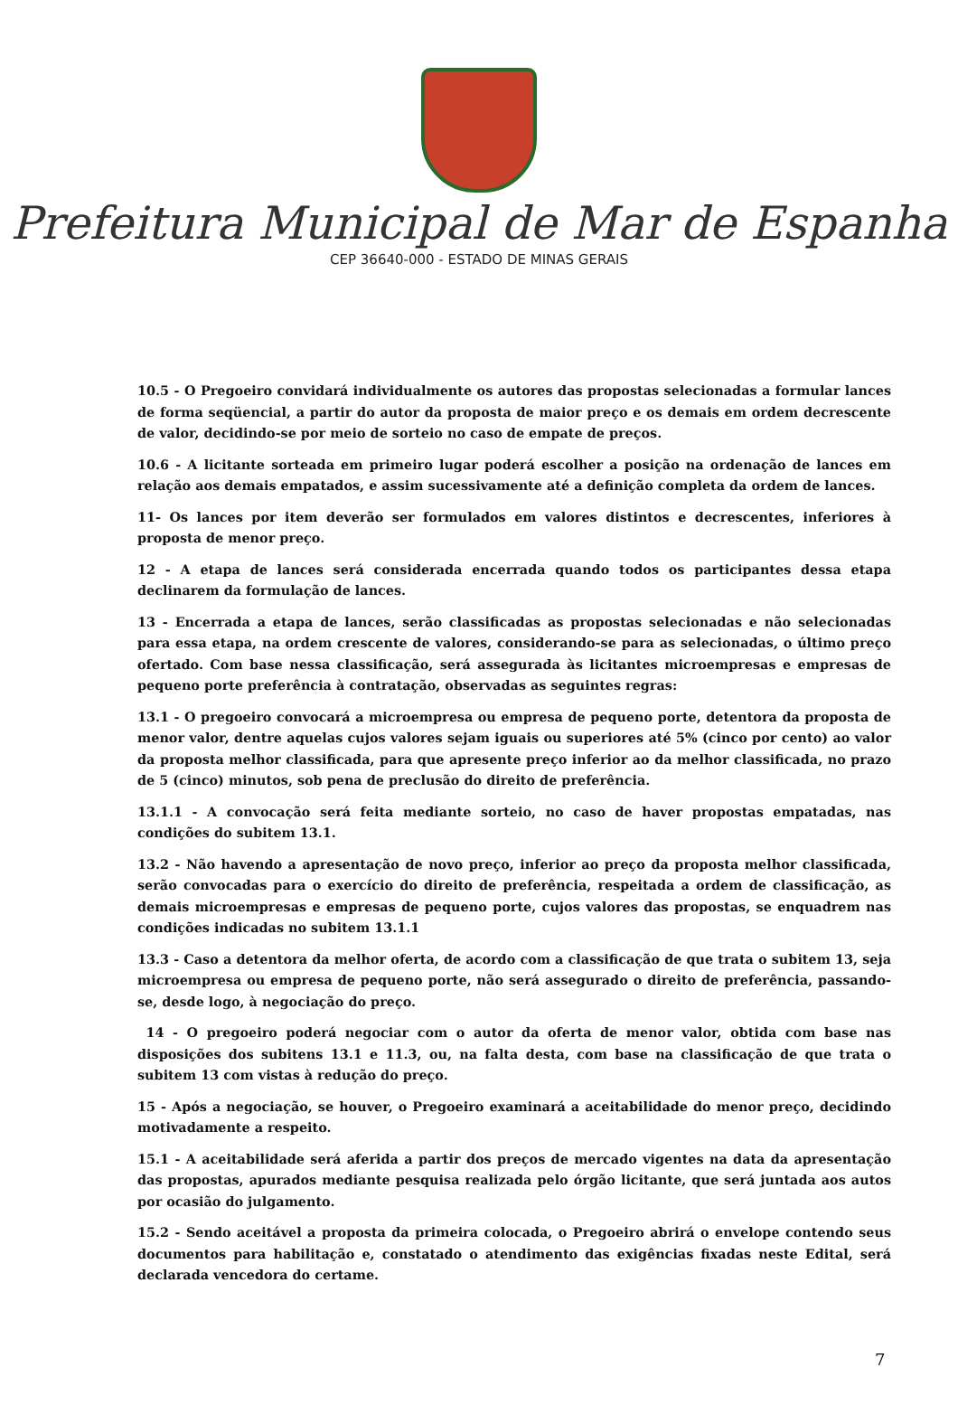Prefeitura Municipal de Mar de Espanha
CEP 36640-000 - ESTADO DE MINAS GERAIS
10.5 - O Pregoeiro convidará individualmente os autores das propostas selecionadas a formular lances de forma seqüencial, a partir do autor da proposta de maior preço e os demais em ordem decrescente de valor, decidindo-se por meio de sorteio no caso de empate de preços.
10.6 - A licitante sorteada em primeiro lugar poderá escolher a posição na ordenação de lances em relação aos demais empatados, e assim sucessivamente até a definição completa da ordem de lances.
11- Os lances por item deverão ser formulados em valores distintos e decrescentes, inferiores à proposta de menor preço.
12 - A etapa de lances será considerada encerrada quando todos os participantes dessa etapa declinarem da formulação de lances.
13 - Encerrada a etapa de lances, serão classificadas as propostas selecionadas e não selecionadas para essa etapa, na ordem crescente de valores, considerando-se para as selecionadas, o último preço ofertado. Com base nessa classificação, será assegurada às licitantes microempresas e empresas de pequeno porte preferência à contratação, observadas as seguintes regras:
13.1 - O pregoeiro convocará a microempresa ou empresa de pequeno porte, detentora da proposta de menor valor, dentre aquelas cujos valores sejam iguais ou superiores até 5% (cinco por cento) ao valor da proposta melhor classificada, para que apresente preço inferior ao da melhor classificada, no prazo de 5 (cinco) minutos, sob pena de preclusão do direito de preferência.
13.1.1 - A convocação será feita mediante sorteio, no caso de haver propostas empatadas, nas condições do subitem 13.1.
13.2 - Não havendo a apresentação de novo preço, inferior ao preço da proposta melhor classificada, serão convocadas para o exercício do direito de preferência, respeitada a ordem de classificação, as demais microempresas e empresas de pequeno porte, cujos valores das propostas, se enquadrem nas condições indicadas no subitem 13.1.1
13.3 - Caso a detentora da melhor oferta, de acordo com a classificação de que trata o subitem 13, seja microempresa ou empresa de pequeno porte, não será assegurado o direito de preferência, passando-se, desde logo, à negociação do preço.
14 - O pregoeiro poderá negociar com o autor da oferta de menor valor, obtida com base nas disposições dos subitens 13.1 e 11.3, ou, na falta desta, com base na classificação de que trata o subitem 13 com vistas à redução do preço.
15 - Após a negociação, se houver, o Pregoeiro examinará a aceitabilidade do menor preço, decidindo motivadamente a respeito.
15.1 - A aceitabilidade será aferida a partir dos preços de mercado vigentes na data da apresentação das propostas, apurados mediante pesquisa realizada pelo órgão licitante, que será juntada aos autos por ocasião do julgamento.
15.2 - Sendo aceitável a proposta da primeira colocada, o Pregoeiro abrirá o envelope contendo seus documentos para habilitação e, constatado o atendimento das exigências fixadas neste Edital, será declarada vencedora do certame.
7